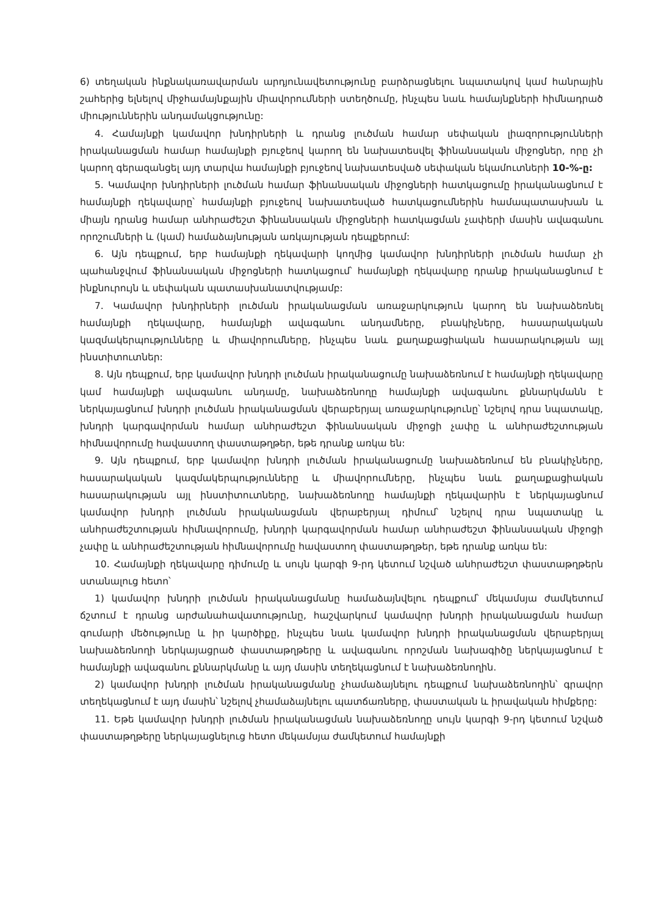6) տեղական ինքնակառավարման արդյունավետությունը բարձրացնելու նպատակով կամ հանրային շահերից ելնելով միջհամայնքային միավորումների ստեղծումը, ինչպես նաև համայնքների հիմնադրած միություններին անդամակցությունը:
4. Համայնքի կամավոր խնդիրների և դրանց լուծման համար սեփական լիազորությունների իրականացման համար համայնքի բյուջեով կարող են նախատեսվել ֆինանսական միջոցներ, որը չի կարող գերազանցել այդ տարվա համայնքի բյուջեով նախատեսված սեփական եկամուտների 10-%-ը:
5. Կամավոր խնդիրների լուծման համար ֆինանսական միջոցների հատկացումը իրականացնում է համայնքի ղեկավարը՝ համայնքի բյուջեով նախատեսված հատկացումներին համապատասխան և միայն դրանց համար անհրաժեշտ ֆինանսական միջոցների հատկացման չափերի մասին ավագանու որոշումների և (կամ) համաձայնության առկայության դեպքերում:
6. Այն դեպքում, երբ համայնքի ղեկավարի կողմից կամավոր խնդիրների լուծման համար չի պահանջվում ֆինանսական միջոցների հատկացում՝ համայնքի ղեկավարը դրանք իրականացնում է ինքնուրույն և սեփական պատասխանատվությամբ:
7. Կամավոր խնդիրների լուծման իրականացման առաջարկություն կարող են նախաձեռնել համայնքի ղեկավարը, համայնքի ավագանու անդամները, բնակիչները, հասարակական կազմակերպությունները և միավորումները, ինչպես նաև քաղաքացիական հասարակության այլ ինստիտուտներ:
8. Այն դեպքում, երբ կամավոր խնդրի լուծման իրականացումը նախաձեռնում է համայնքի ղեկավարը կամ համայնքի ավագանու անդամը, նախաձեռնողը համայնքի ավագանու քննարկմանն է ներկայացնում խնդրի լուծման իրականացման վերաբերյալ առաջարկությունը՝ նշելով դրա նպատակը, խնդրի կարգավորման համար անհրաժեշտ ֆինանսական միջոցի չափը և անհրաժեշտության հիմնավորումը հավաստող փաստաթղթեր, եթե դրանք առկա են:
9. Այն դեպքում, երբ կամավոր խնդրի լուծման իրականացումը նախաձեռնում են բնակիչները, հասարակական կազմակերպությունները և միավորումները, ինչպես նաև քաղաքացիական հասարակության այլ ինստիտուտները, նախաձեռնողը համայնքի ղեկավարին է ներկայացնում կամավոր խնդրի լուծման իրականացման վերաբերյալ դիմում՝ նշելով դրա նպատակը և անհրաժեշտության հիմնավորումը, խնդրի կարգավորման համար անհրաժեշտ ֆինանսական միջոցի չափը և անհրաժեշտության հիմնավորումը հավաստող փաստաթղթեր, եթե դրանք առկա են:
10. Համայնքի ղեկավարը դիմումը և սույն կարգի 9-րդ կետում նշված անհրաժեշտ փաստաթղթերն ստանալուց հետո՝
1) կամավոր խնդրի լուծման իրականացմանը համաձայնվելու դեպքում՝ մեկամսյա ժամկետում ճշտում է դրանց արժանահավատությունը, հաշվարկում կամավոր խնդրի իրականացման համար գումարի մեծությունը և իր կարծիքը, ինչպես նաև կամավոր խնդրի իրականացման վերաբերյալ նախաձեռնողի ներկայացրած փաստաթղթերը և ավագանու որոշման նախագիծը ներկայացնում է համայնքի ավագանու քննարկմանը և այդ մասին տեղեկացնում է նախաձեռնողին.
2) կամավոր խնդրի լուծման իրականացմանը չհամաձայնելու դեպքում նախաձեռնողին՝ գրավոր տեղեկացնում է այդ մասին՝ նշելով չհամաձայնելու պատճառները, փաստական և իրավական հիմքերը:
11. Եթե կամավոր խնդրի լուծման իրականացման նախաձեռնողը սույն կարգի 9-րդ կետում նշված փաստաթղթերը ներկայացնելուց հետո մեկամսյա ժամկետում համայնքի